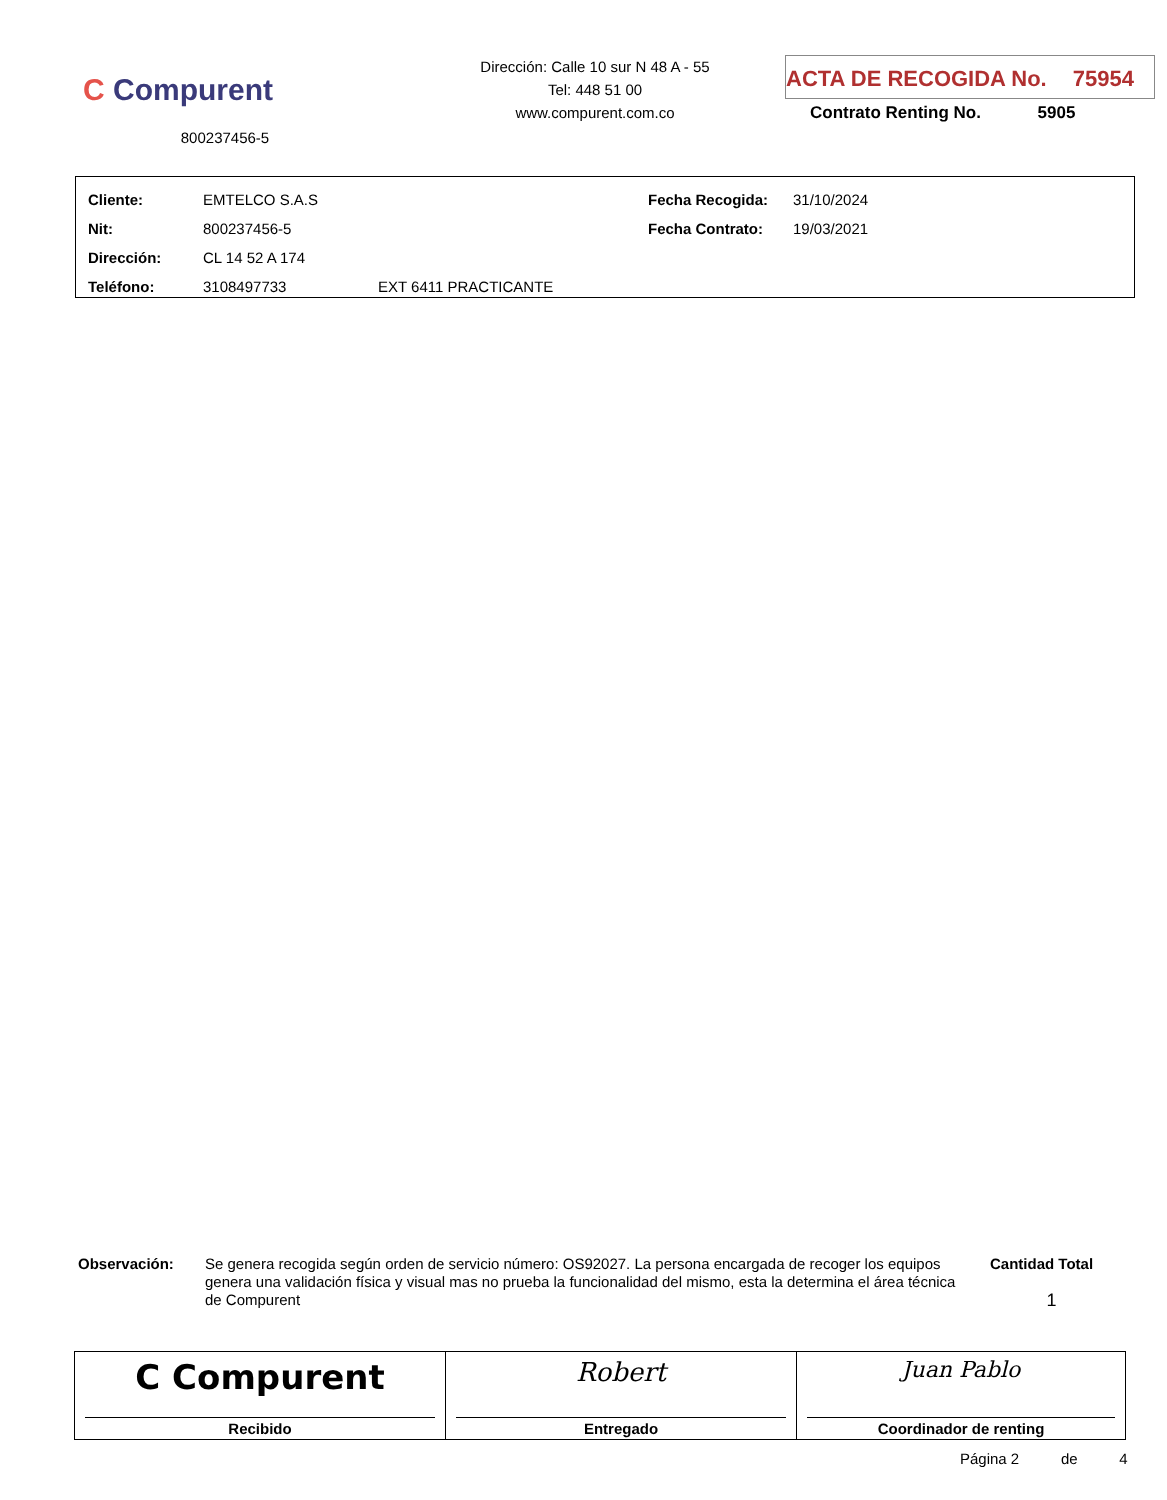C Compurent
800237456-5
Dirección: Calle 10 sur N 48 A - 55
Tel: 448 51 00
www.compurent.com.co
ACTA DE RECOGIDA No. 75954
Contrato Renting No. 5905
| Cliente: | EMTELCO S.A.S | | Fecha Recogida: | 31/10/2024 |
| Nit: | 800237456-5 | | Fecha Contrato: | 19/03/2021 |
| Dirección: | CL 14 52 A 174 | | | |
| Teléfono: | 3108497733 | EXT 6411 PRACTICANTE | | |
Observación:
Se genera recogida según orden de servicio número: OS92027. La persona encargada de recoger los equipos genera una validación física y visual mas no prueba la funcionalidad del mismo, esta la determina el área técnica de Compurent
Cantidad Total
1
| C Compurent Recibido | Robert Entregado | Juan Pablo Coordinador de renting |
Página 2 de 4